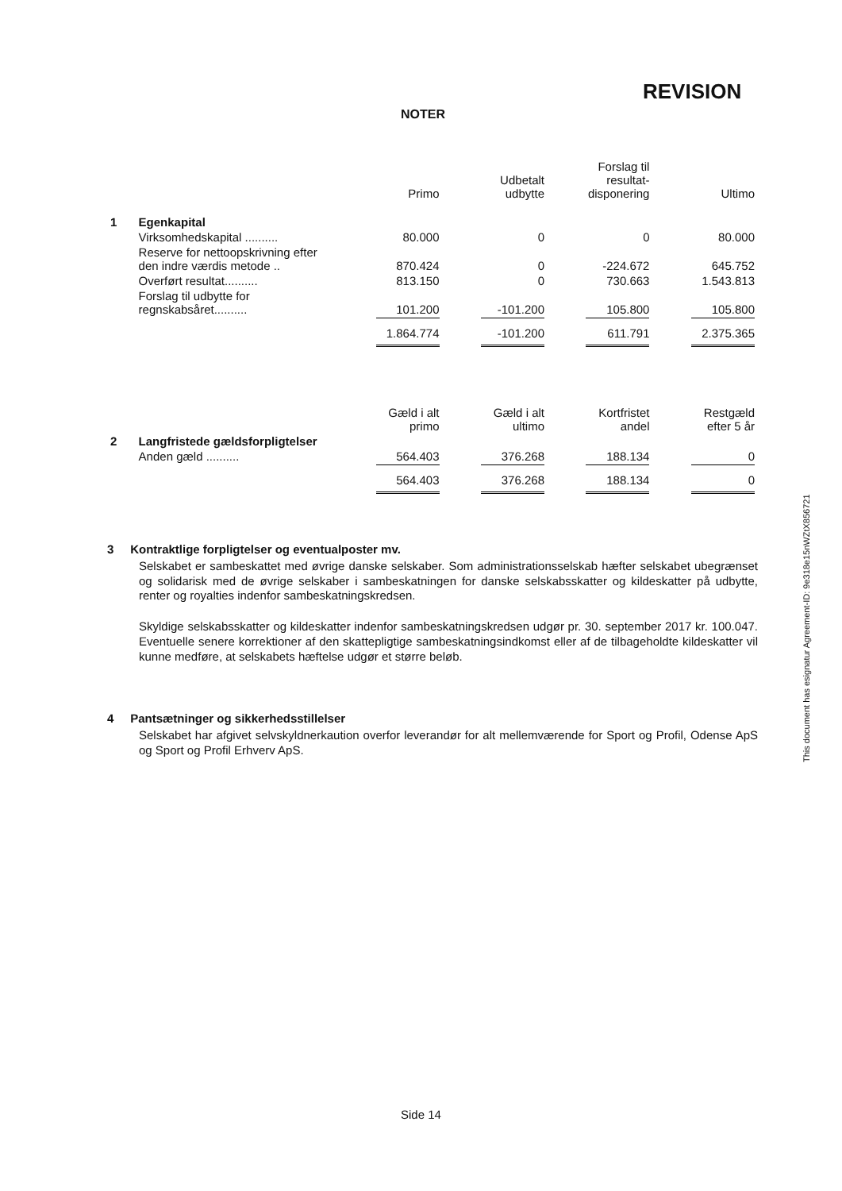REVISION
NOTER
This document has esignatur Agreement-ID: 9e318e15nWZtX856721
| | | Primo | Udbetalt udbytte | Forslag til resultat- disponering | Ultimo |
| --- | --- | --- | --- | --- | --- |
| 1 | Egenkapital | | | | |
| | Virksomhedskapital .......... | 80.000 | 0 | 0 | 80.000 |
| | Reserve for nettoopskrivning efter den indre værdis metode .. | 870.424 | 0 | -224.672 | 645.752 |
| | Overført resultat.......... | 813.150 | 0 | 730.663 | 1.543.813 |
| | Forslag til udbytte for regnskabsåret.......... | 101.200 | -101.200 | 105.800 | 105.800 |
| | | 1.864.774 | -101.200 | 611.791 | 2.375.365 |
| | | Gæld i alt primo | Gæld i alt ultimo | Kortfristet andel | Restgæld efter 5 år |
| 2 | Langfristede gældsforpligtelser | | | | |
| | Anden gæld .......... | 564.403 | 376.268 | 188.134 | 0 |
| | | 564.403 | 376.268 | 188.134 | 0 |
3 Kontraktlige forpligtelser og eventualposter mv.
Selskabet er sambeskattet med øvrige danske selskaber. Som administrationsselskab hæfter selskabet ubegrænset og solidarisk med de øvrige selskaber i sambeskatningen for danske selskabsskatter og kildeskatter på udbytte, renter og royalties indenfor sambeskatningskredsen.
Skyldige selskabsskatter og kildeskatter indenfor sambeskatningskredsen udgør pr. 30. september 2017 kr. 100.047. Eventuelle senere korrektioner af den skattepligtige sambeskatningsindkomst eller af de tilbageholdte kildeskatter vil kunne medføre, at selskabets hæftelse udgør et større beløb.
4 Pantsætninger og sikkerhedsstillelser
Selskabet har afgivet selvskyldnerkaution overfor leverandør for alt mellemværende for Sport og Profil, Odense ApS og Sport og Profil Erhverv ApS.
Side 14